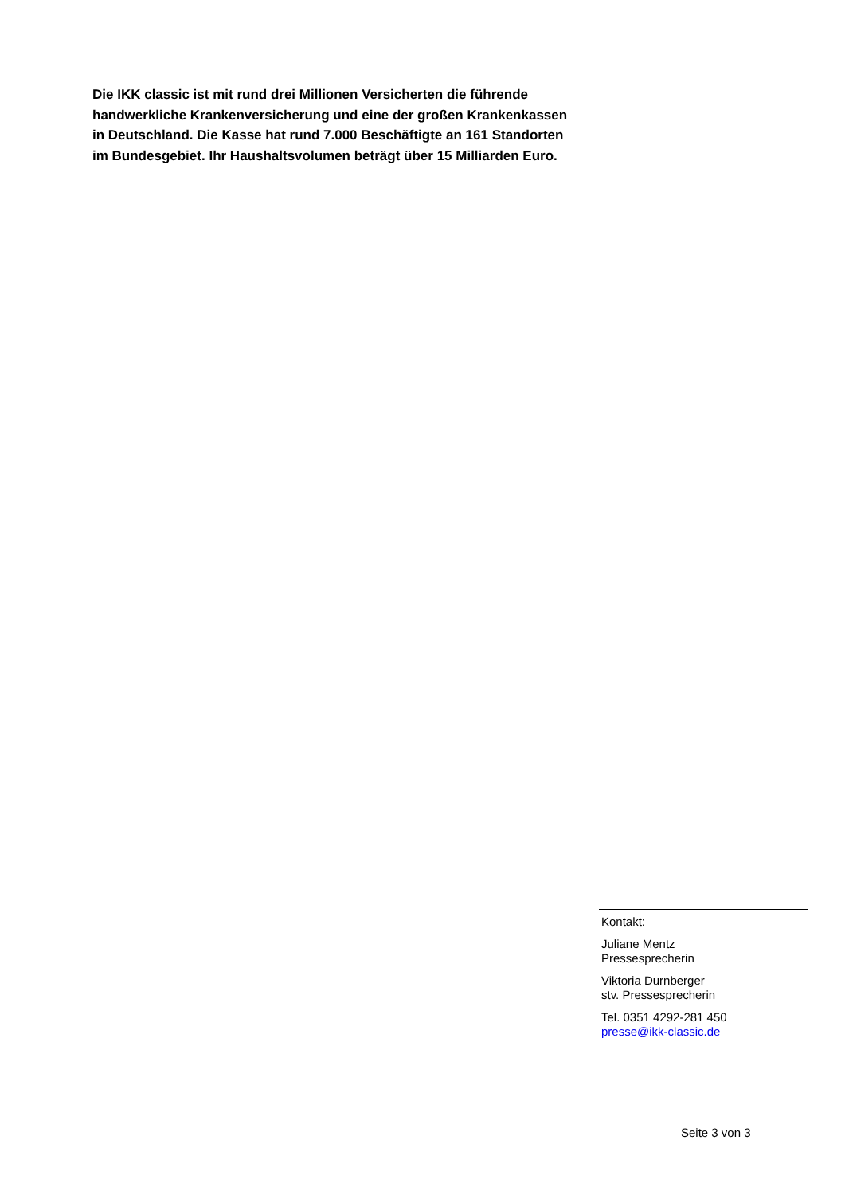Die IKK classic ist mit rund drei Millionen Versicherten die führende handwerkliche Krankenversicherung und eine der großen Krankenkassen in Deutschland. Die Kasse hat rund 7.000 Beschäftigte an 161 Standorten im Bundesgebiet. Ihr Haushaltsvolumen beträgt über 15 Milliarden Euro.
Kontakt:
Juliane Mentz
Pressesprecherin
Viktoria Durnberger
stv. Pressesprecherin
Tel. 0351 4292-281 450
presse@ikk-classic.de
Seite 3 von 3